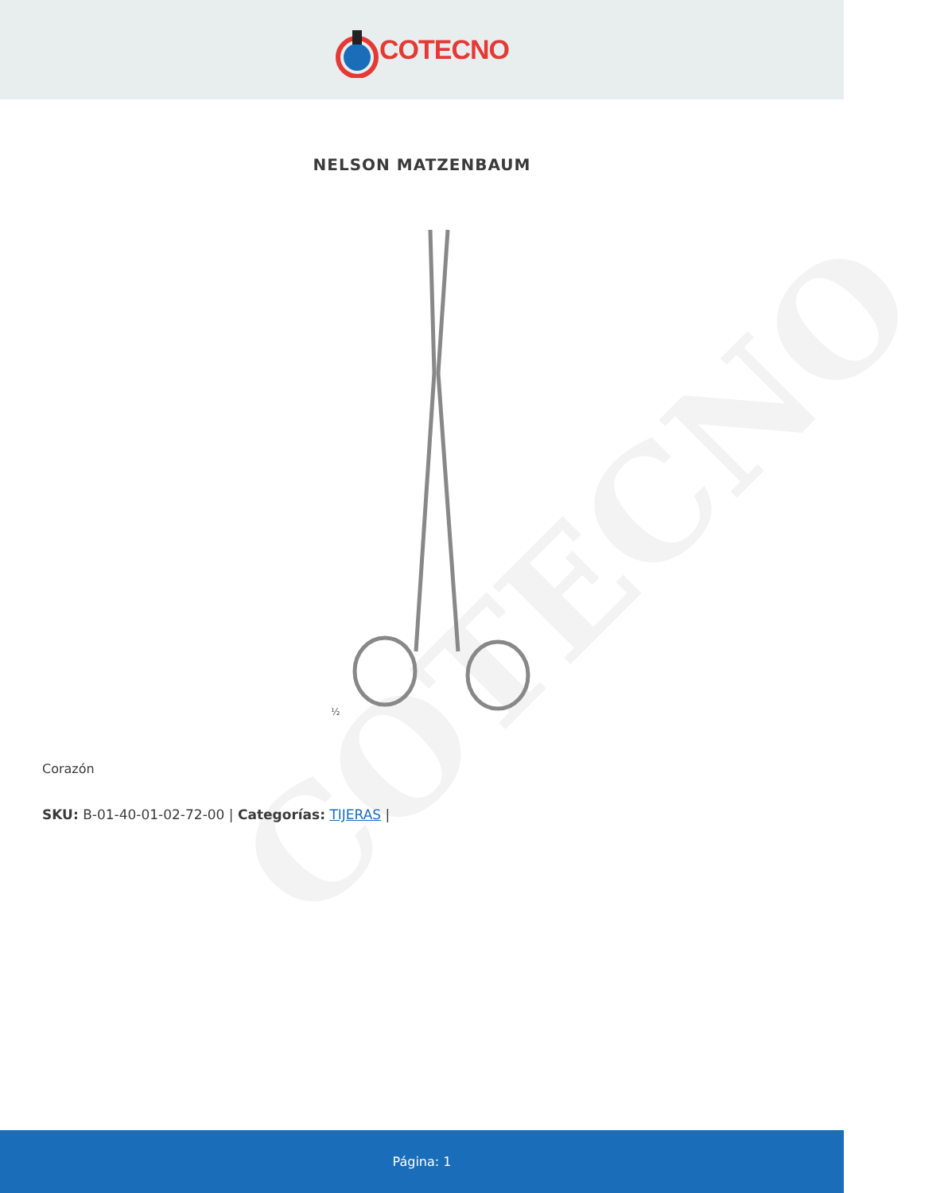COTECNO
COTECNO
NELSON MATZENBAUM
½
Corazón
SKU: B-01-40-01-02-72-00 | Categorías: TIJERAS |
Página: 1